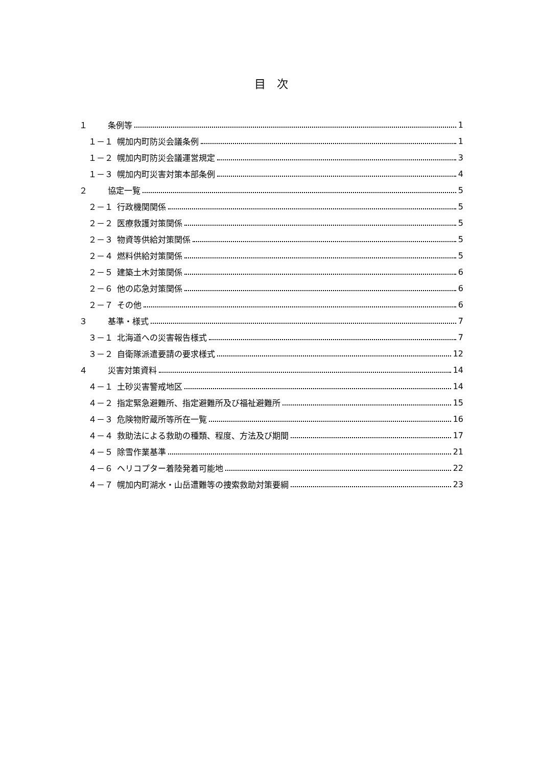目　次
１ 条例等 1
１－１ 幌加内町防災会議条例 1
１－２ 幌加内町防災会議運営規定 3
１－３ 幌加内町災害対策本部条例 4
２ 協定一覧 5
２－１ 行政機関関係 5
２－２ 医療救護対策関係 5
２－３ 物資等供給対策関係 5
２－４ 燃料供給対策関係 5
２－５ 建築土木対策関係 6
２－６ 他の応急対策関係 6
２－７ その他 6
３ 基準・様式 7
３－１ 北海道への災害報告様式 7
３－２ 自衛隊派遣要請の要求様式 12
４ 災害対策資料 14
４－１ 土砂災害警戒地区 14
４－２ 指定緊急避難所、指定避難所及び福祉避難所 15
４－３ 危険物貯蔵所等所在一覧 16
４－４ 救助法による救助の種類、程度、方法及び期間 17
４－５ 除雪作業基準 21
４－６ ヘリコプター着陸発着可能地 22
４－７ 幌加内町湖水・山岳遭難等の捜索救助対策要綱 23